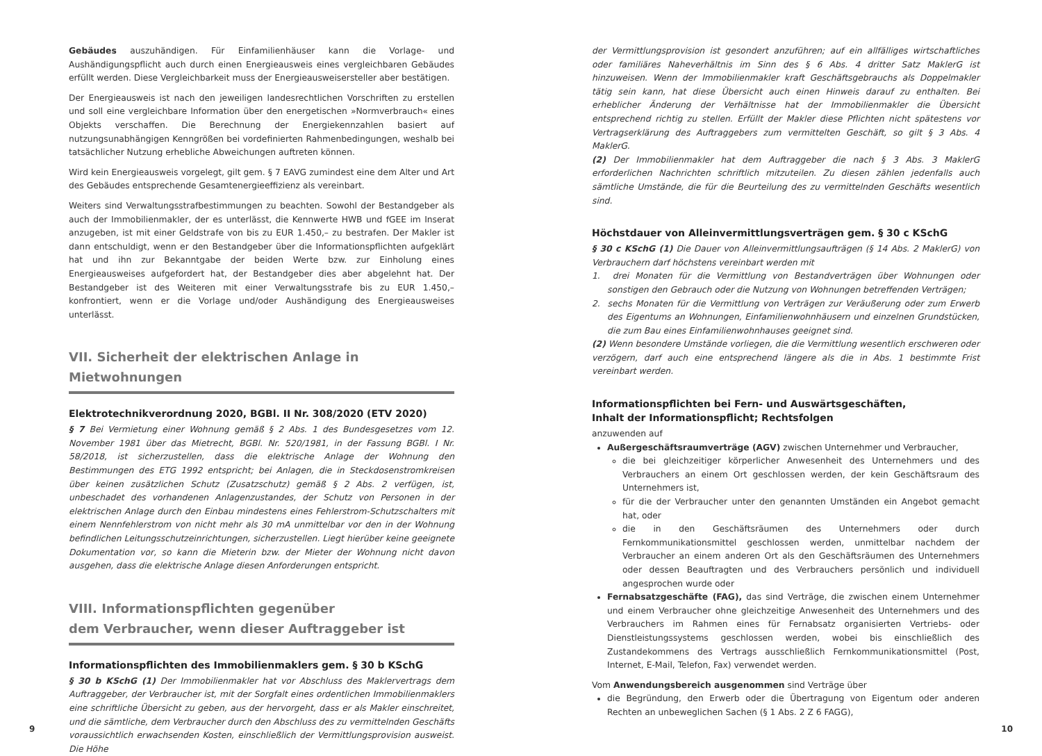Gebäudes auszuhändigen. Für Einfamilienhäuser kann die Vorlage- und Aushändigungspflicht auch durch einen Energieausweis eines vergleichbaren Gebäudes erfüllt werden. Diese Vergleichbarkeit muss der Energieausweisersteller aber bestätigen.
Der Energieausweis ist nach den jeweiligen landesrechtlichen Vorschriften zu erstellen und soll eine vergleichbare Information über den energetischen »Normverbrauch« eines Objekts verschaffen. Die Berechnung der Energiekennzahlen basiert auf nutzungsunabhängigen Kenngrößen bei vordefinierten Rahmenbedingungen, weshalb bei tatsächlicher Nutzung erhebliche Abweichungen auftreten können.
Wird kein Energieausweis vorgelegt, gilt gem. § 7 EAVG zumindest eine dem Alter und Art des Gebäudes entsprechende Gesamtenergieeffizienz als vereinbart.
Weiters sind Verwaltungsstrafbestimmungen zu beachten. Sowohl der Bestandgeber als auch der Immobilienmakler, der es unterlässt, die Kennwerte HWB und fGEE im Inserat anzugeben, ist mit einer Geldstrafe von bis zu EUR 1.450,– zu bestrafen. Der Makler ist dann entschuldigt, wenn er den Bestandgeber über die Informationspflichten aufgeklärt hat und ihn zur Bekanntgabe der beiden Werte bzw. zur Einholung eines Energieausweises aufgefordert hat, der Bestandgeber dies aber abgelehnt hat. Der Bestandgeber ist des Weiteren mit einer Verwaltungsstrafe bis zu EUR 1.450,– konfrontiert, wenn er die Vorlage und/oder Aushändigung des Energieausweises unterlässt.
VII. Sicherheit der elektrischen Anlage in Mietwohnungen
Elektrotechnikverordnung 2020, BGBl. II Nr. 308/2020 (ETV 2020)
§ 7 Bei Vermietung einer Wohnung gemäß § 2 Abs. 1 des Bundesgesetzes vom 12. November 1981 über das Mietrecht, BGBl. Nr. 520/1981, in der Fassung BGBl. I Nr. 58/2018, ist sicherzustellen, dass die elektrische Anlage der Wohnung den Bestimmungen des ETG 1992 entspricht; bei Anlagen, die in Steckdosenstromkreisen über keinen zusätzlichen Schutz (Zusatzschutz) gemäß § 2 Abs. 2 verfügen, ist, unbeschadet des vorhandenen Anlagenzustandes, der Schutz von Personen in der elektrischen Anlage durch den Einbau mindestens eines Fehlerstrom-Schutzschalters mit einem Nennfehlerstrom von nicht mehr als 30 mA unmittelbar vor den in der Wohnung befindlichen Leitungsschutzeinrichtungen, sicherzustellen. Liegt hierüber keine geeignete Dokumentation vor, so kann die Mieterin bzw. der Mieter der Wohnung nicht davon ausgehen, dass die elektrische Anlage diesen Anforderungen entspricht.
VIII. Informationspflichten gegenüber
dem Verbraucher, wenn dieser Auftraggeber ist
Informationspflichten des Immobilienmaklers gem. § 30 b KSchG
§ 30 b KSchG (1) Der Immobilienmakler hat vor Abschluss des Maklervertrags dem Auftraggeber, der Verbraucher ist, mit der Sorgfalt eines ordentlichen Immobilienmaklers eine schriftliche Übersicht zu geben, aus der hervorgeht, dass er als Makler einschreitet, und die sämtliche, dem Verbraucher durch den Abschluss des zu vermittelnden Geschäfts voraussichtlich erwachsenden Kosten, einschließlich der Vermittlungsprovision ausweist. Die Höhe
der Vermittlungsprovision ist gesondert anzuführen; auf ein allfälliges wirtschaftliches oder familiäres Naheverhältnis im Sinn des § 6 Abs. 4 dritter Satz MaklerG ist hinzuweisen. Wenn der Immobilienmakler kraft Geschäftsgebrauchs als Doppelmakler tätig sein kann, hat diese Übersicht auch einen Hinweis darauf zu enthalten. Bei erheblicher Änderung der Verhältnisse hat der Immobilienmakler die Übersicht entsprechend richtig zu stellen. Erfüllt der Makler diese Pflichten nicht spätestens vor Vertragserklärung des Auftraggebers zum vermittelten Geschäft, so gilt § 3 Abs. 4 MaklerG.
(2) Der Immobilienmakler hat dem Auftraggeber die nach § 3 Abs. 3 MaklerG erforderlichen Nachrichten schriftlich mitzuteilen. Zu diesen zählen jedenfalls auch sämtliche Umstände, die für die Beurteilung des zu vermittelnden Geschäfts wesentlich sind.
Höchstdauer von Alleinvermittlungsverträgen gem. § 30 c KSchG
§ 30 c KSchG (1) Die Dauer von Alleinvermittlungsaufträgen (§ 14 Abs. 2 MaklerG) von Verbrauchern darf höchstens vereinbart werden mit
1. drei Monaten für die Vermittlung von Bestandverträgen über Wohnungen oder sonstigen den Gebrauch oder die Nutzung von Wohnungen betreffenden Verträgen;
2. sechs Monaten für die Vermittlung von Verträgen zur Veräußerung oder zum Erwerb des Eigentums an Wohnungen, Einfamilienwohnhäusern und einzelnen Grundstücken, die zum Bau eines Einfamilienwohnhauses geeignet sind.
(2) Wenn besondere Umstände vorliegen, die die Vermittlung wesentlich erschweren oder verzögern, darf auch eine entsprechend längere als die in Abs. 1 bestimmte Frist vereinbart werden.
Informationspflichten bei Fern- und Auswärtsgeschäften,
Inhalt der Informationspflicht; Rechtsfolgen
anzuwenden auf
Außergeschäftsraumverträge (AGV) zwischen Unternehmer und Verbraucher,
die bei gleichzeitiger körperlicher Anwesenheit des Unternehmers und des Verbrauchers an einem Ort geschlossen werden, der kein Geschäftsraum des Unternehmers ist,
für die der Verbraucher unter den genannten Umständen ein Angebot gemacht hat, oder
die in den Geschäftsräumen des Unternehmers oder durch Fernkommunikationsmittel geschlossen werden, unmittelbar nachdem der Verbraucher an einem anderen Ort als den Geschäftsräumen des Unternehmers oder dessen Beauftragten und des Verbrauchers persönlich und individuell angesprochen wurde oder
Fernabsatzgeschäfte (FAG), das sind Verträge, die zwischen einem Unternehmer und einem Verbraucher ohne gleichzeitige Anwesenheit des Unternehmers und des Verbrauchers im Rahmen eines für Fernabsatz organisierten Vertriebs- oder Dienstleistungssystems geschlossen werden, wobei bis einschließlich des Zustandekommens des Vertrags ausschließlich Fernkommunikationsmittel (Post, Internet, E-Mail, Telefon, Fax) verwendet werden.
Vom Anwendungsbereich ausgenommen sind Verträge über
die Begründung, den Erwerb oder die Übertragung von Eigentum oder anderen Rechten an unbeweglichen Sachen (§ 1 Abs. 2 Z 6 FAGG),
9 10